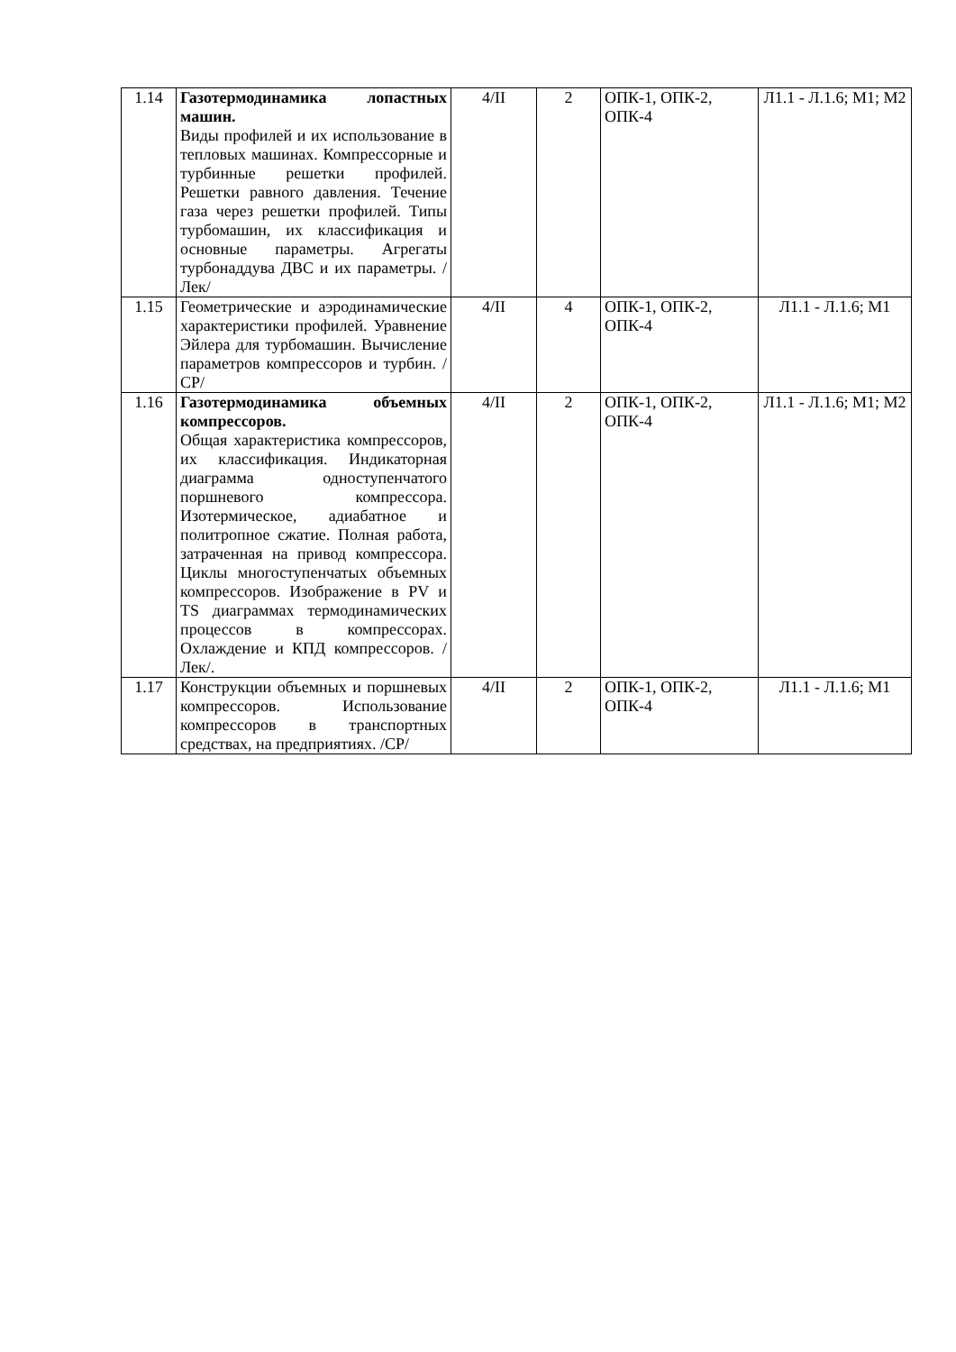| 1.14 | Газотермодинамика лопастных машин. Виды профилей и их использование в тепловых машинах. Компрессорные и турбинные решетки профилей. Решетки равного давления. Течение газа через решетки профилей. Типы турбомашин, их классификация и основные параметры. Агрегаты турбонаддува ДВС и их параметры. /Лек/ | 4/II | 2 | ОПК-1, ОПК-2, ОПК-4 | Л1.1 - Л.1.6; М1; М2 |
| 1.15 | Геометрические и аэродинамические характеристики профилей. Уравнение Эйлера для турбомашин. Вычисление параметров компрессоров и турбин. /СР/ | 4/II | 4 | ОПК-1, ОПК-2, ОПК-4 | Л1.1 - Л.1.6; М1 |
| 1.16 | Газотермодинамика объемных компрессоров. Общая характеристика компрессоров, их классификация. Индикаторная диаграмма одноступенчатого поршневого компрессора. Изотермическое, адиабатное и политропное сжатие. Полная работа, затраченная на привод компрессора. Циклы многоступенчатых объемных компрессоров. Изображение в PV и TS диаграммах термодинамических процессов в компрессорах. Охлаждение и КПД компрессоров. /Лек/. | 4/II | 2 | ОПК-1, ОПК-2, ОПК-4 | Л1.1 - Л.1.6; М1; М2 |
| 1.17 | Конструкции объемных и поршневых компрессоров. Использование компрессоров в транспортных средствах, на предприятиях. /СР/ | 4/II | 2 | ОПК-1, ОПК-2, ОПК-4 | Л1.1 - Л.1.6; М1 |